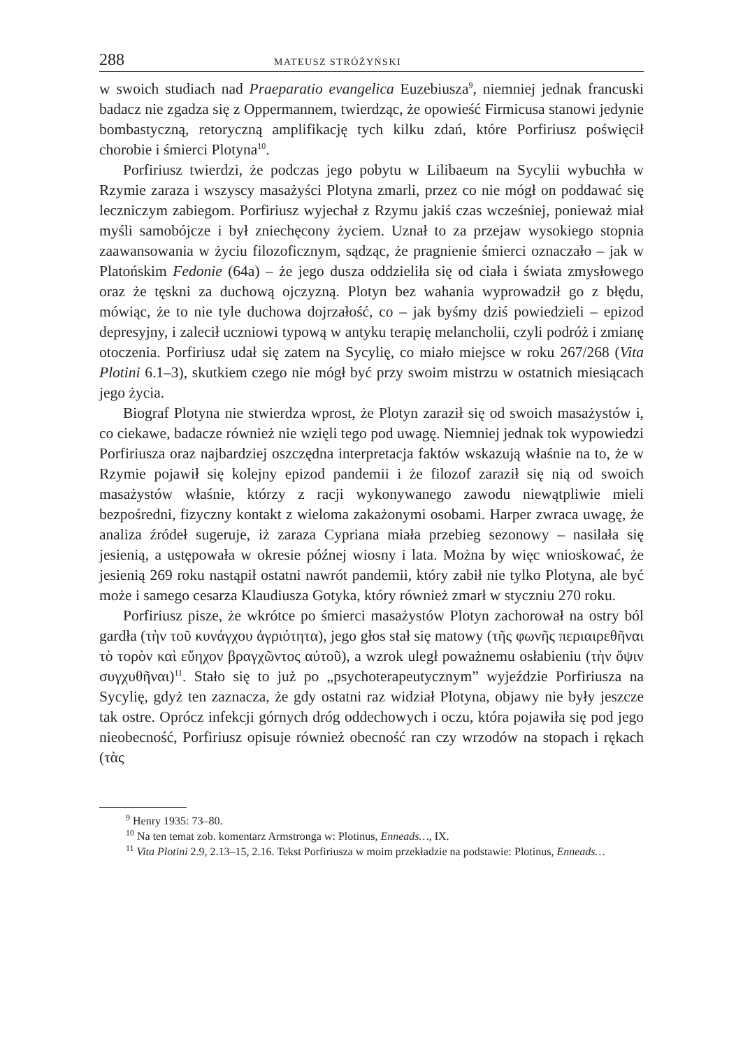288 MATEUSZ STRÓŻYŃSKI
w swoich studiach nad Praeparatio evangelica Euzebiusza<sup>9</sup>, niemniej jednak francuski badacz nie zgadza się z Oppermannem, twierdząc, że opowieść Firmicusa stanowi jedynie bombastyczną, retoryczną amplifikację tych kilku zdań, które Porfiriusz poświęcił chorobie i śmierci Plotyna<sup>10</sup>.
Porfiriusz twierdzi, że podczas jego pobytu w Lilibaeum na Sycylii wybuchła w Rzymie zaraza i wszyscy masażyści Plotyna zmarli, przez co nie mógł on poddawać się leczniczym zabiegom. Porfiriusz wyjechał z Rzymu jakiś czas wcześniej, ponieważ miał myśli samobójcze i był zniechęcony życiem. Uznał to za przejaw wysokiego stopnia zaawansowania w życiu filozoficznym, sądząc, że pragnienie śmierci oznaczało – jak w Platońskim Fedonie (64a) – że jego dusza oddzieliła się od ciała i świata zmysłowego oraz że tęskni za duchową ojczyzną. Plotyn bez wahania wyprowadził go z błędu, mówiąc, że to nie tyle duchowa dojrzałość, co – jak byśmy dziś powiedzieli – epizod depresyjny, i zalecił uczniowi typową w antyku terapię melancholii, czyli podróż i zmianę otoczenia. Porfiriusz udał się zatem na Sycylię, co miało miejsce w roku 267/268 (Vita Plotini 6.1–3), skutkiem czego nie mógł być przy swoim mistrzu w ostatnich miesiącach jego życia.
Biograf Plotyna nie stwierdza wprost, że Plotyn zaraził się od swoich masażystów i, co ciekawe, badacze również nie wzięli tego pod uwagę. Niemniej jednak tok wypowiedzi Porfiriusza oraz najbardziej oszczędna interpretacja faktów wskazują właśnie na to, że w Rzymie pojawił się kolejny epizod pandemii i że filozof zaraził się nią od swoich masażystów właśnie, którzy z racji wykonywanego zawodu niewątpliwie mieli bezpośredni, fizyczny kontakt z wieloma zakażonymi osobami. Harper zwraca uwagę, że analiza źródeł sugeruje, iż zaraza Cypriana miała przebieg sezonowy – nasilała się jesienią, a ustępowała w okresie późnej wiosny i lata. Można by więc wnioskować, że jesienią 269 roku nastąpił ostatni nawrót pandemii, który zabił nie tylko Plotyna, ale być może i samego cesarza Klaudiusza Gotyka, który również zmarł w styczniu 270 roku.
Porfiriusz pisze, że wkrótce po śmierci masażystów Plotyn zachorował na ostry ból gardła (τὴν τοῦ κυνάγχου ἀγριότητα), jego głos stał się matowy (τῆς φωνῆς περιαιρεθῆναι τὸ τορὸν καὶ εὔηχον βραγχῶντος αὐτοῦ), a wzrok uległ poważnemu osłabieniu (τὴν ὄψιν συγχυθῆναι)<sup>11</sup>. Stało się to już po „psychoterapeutycznym” wyjeździe Porfiriusza na Sycylię, gdyż ten zaznacza, że gdy ostatni raz widział Plotyna, objawy nie były jeszcze tak ostre. Oprócz infekcji górnych dróg oddechowych i oczu, która pojawiła się pod jego nieobecność, Porfiriusz opisuje również obecność ran czy wrzodów na stopach i rękach (τὰς
<sup>9</sup> Henry 1935: 73–80.
<sup>10</sup> Na ten temat zob. komentarz Armstronga w: Plotinus, Enneads…, IX.
<sup>11</sup> Vita Plotini 2.9, 2.13–15, 2.16. Tekst Porfiriusza w moim przekładzie na podstawie: Plotinus, Enneads…